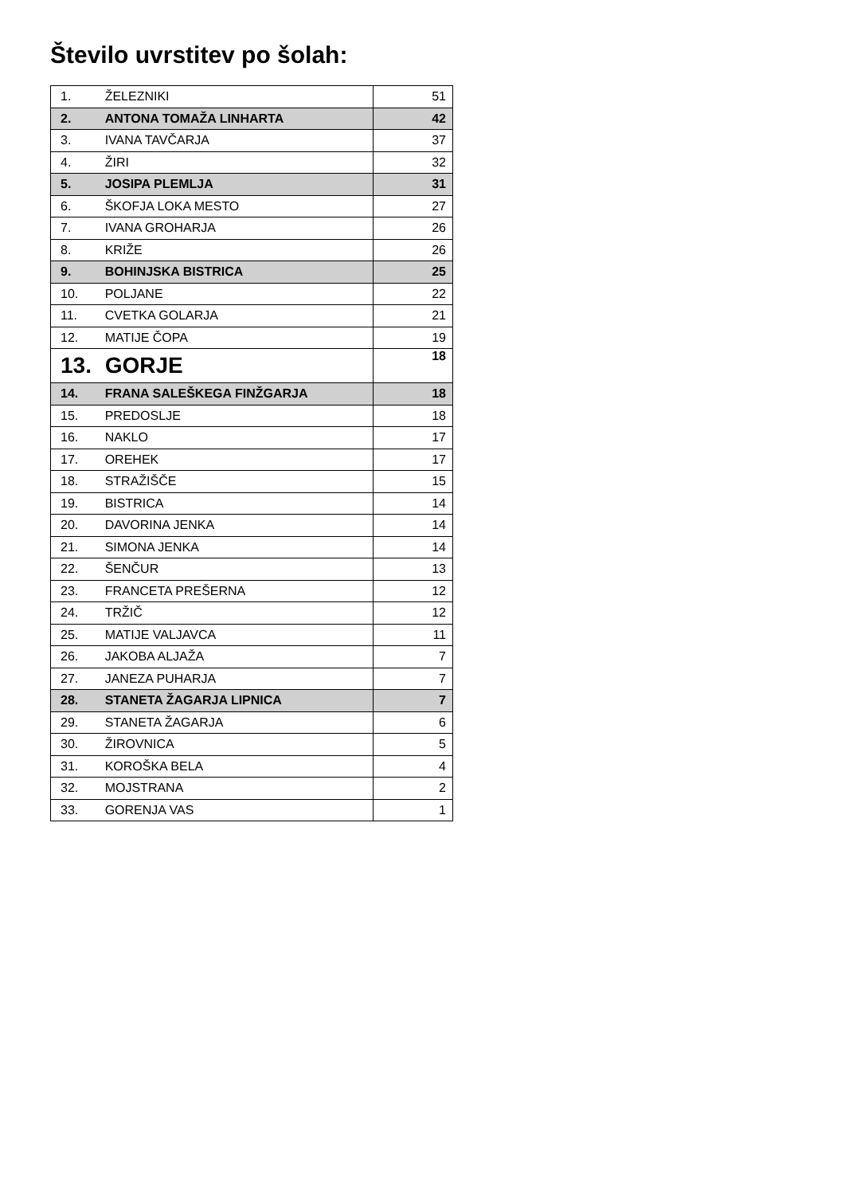Število uvrstitev po šolah:
| 1. | ŽELEZNIKI | 51 |
| 2. | ANTONA TOMAŽA LINHARTA | 42 |
| 3. | IVANA TAVČARJA | 37 |
| 4. | ŽIRI | 32 |
| 5. | JOSIPA PLEMLJA | 31 |
| 6. | ŠKOFJA LOKA MESTO | 27 |
| 7. | IVANA GROHARJA | 26 |
| 8. | KRIŽE | 26 |
| 9. | BOHINJSKA BISTRICA | 25 |
| 10. | POLJANE | 22 |
| 11. | CVETKA GOLARJA | 21 |
| 12. | MATIJE ČOPA | 19 |
| 13. | GORJE | 18 |
| 14. | FRANA SALEŠKEGA FINŽGARJA | 18 |
| 15. | PREDOSLJE | 18 |
| 16. | NAKLO | 17 |
| 17. | OREHEK | 17 |
| 18. | STRAŽIŠČE | 15 |
| 19. | BISTRICA | 14 |
| 20. | DAVORINA JENKA | 14 |
| 21. | SIMONA JENKA | 14 |
| 22. | ŠENČUR | 13 |
| 23. | FRANCETA PREŠERNA | 12 |
| 24. | TRŽIČ | 12 |
| 25. | MATIJE VALJAVCA | 11 |
| 26. | JAKOBA ALJAŽA | 7 |
| 27. | JANEZA PUHARJA | 7 |
| 28. | STANETA ŽAGARJA LIPNICA | 7 |
| 29. | STANETA ŽAGARJA | 6 |
| 30. | ŽIROVNICA | 5 |
| 31. | KOROŠKA BELA | 4 |
| 32. | MOJSTRANA | 2 |
| 33. | GORENJA VAS | 1 |